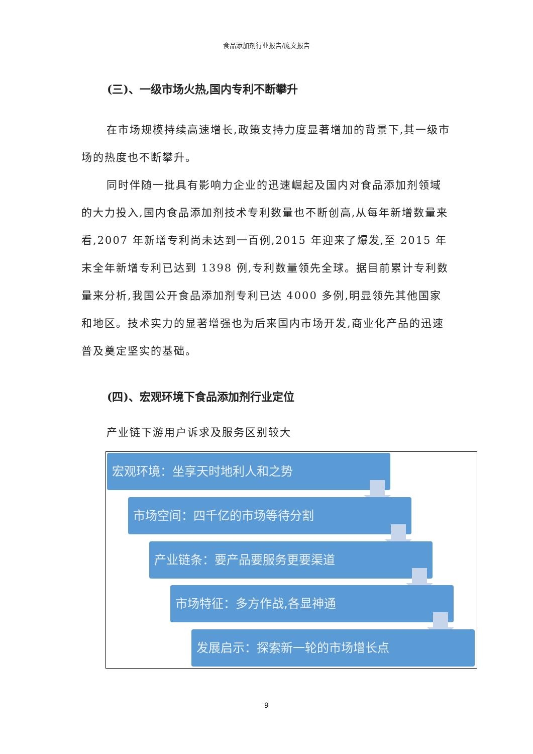食品添加剂行业报告/庞文报告
(三)、一级市场火热,国内专利不断攀升
在市场规模持续高速增长,政策支持力度显著增加的背景下,其一级市场的热度也不断攀升。
同时伴随一批具有影响力企业的迅速崛起及国内对食品添加剂领域的大力投入,国内食品添加剂技术专利数量也不断创高,从每年新增数量来看,2007 年新增专利尚未达到一百例,2015 年迎来了爆发,至 2015 年末全年新增专利已达到 1398 例,专利数量领先全球。据目前累计专利数量来分析,我国公开食品添加剂专利已达 4000 多例,明显领先其他国家和地区。技术实力的显著增强也为后来国内市场开发,商业化产品的迅速普及奠定坚实的基础。
(四)、宏观环境下食品添加剂行业定位
产业链下游用户诉求及服务区别较大
宏观环境：坐享天时地利人和之势
市场空间：四千亿的市场等待分割
产业链条：要产品要服务更要渠道
市场特征：多方作战,各显神通
发展启示：探索新一轮的市场增长点
9